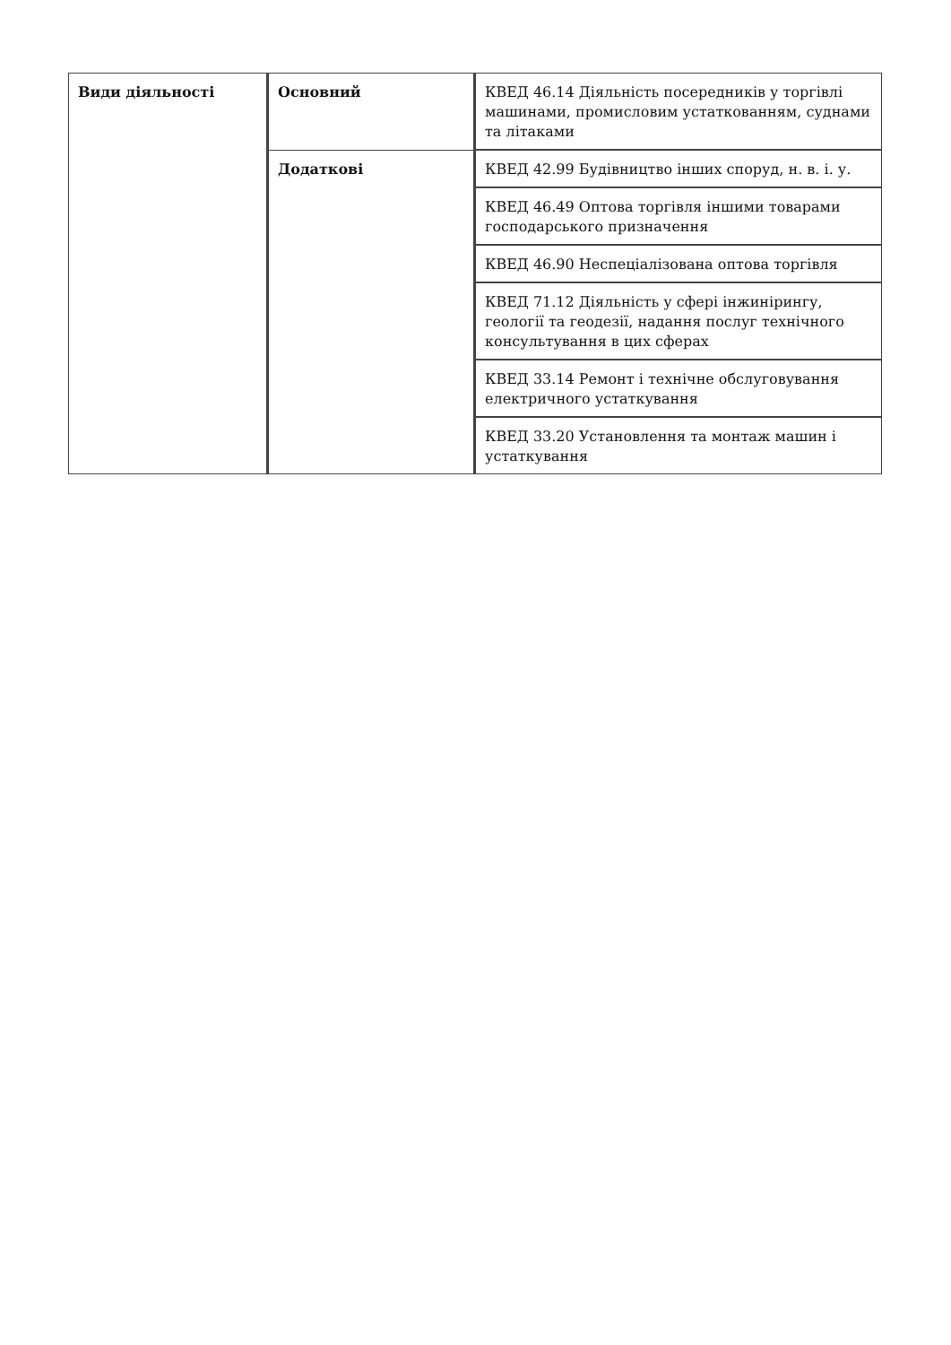| Види діяльності | Основний | КВЕД 46.14 Діяльність посередників у торгівлі машинами, промисловим устаткованням, суднами та літаками |
| | Додаткові | КВЕД 42.99 Будівництво інших споруд, н. в. і. у. |
| | | КВЕД 46.49 Оптова торгівля іншими товарами господарського призначення |
| | | КВЕД 46.90 Неспеціалізована оптова торгівля |
| | | КВЕД 71.12 Діяльність у сфері інжинірингу, геології та геодезії, надання послуг технічного консультування в цих сферах |
| | | КВЕД 33.14 Ремонт і технічне обслуговування електричного устаткування |
| | | КВЕД 33.20 Установлення та монтаж машин і устаткування |